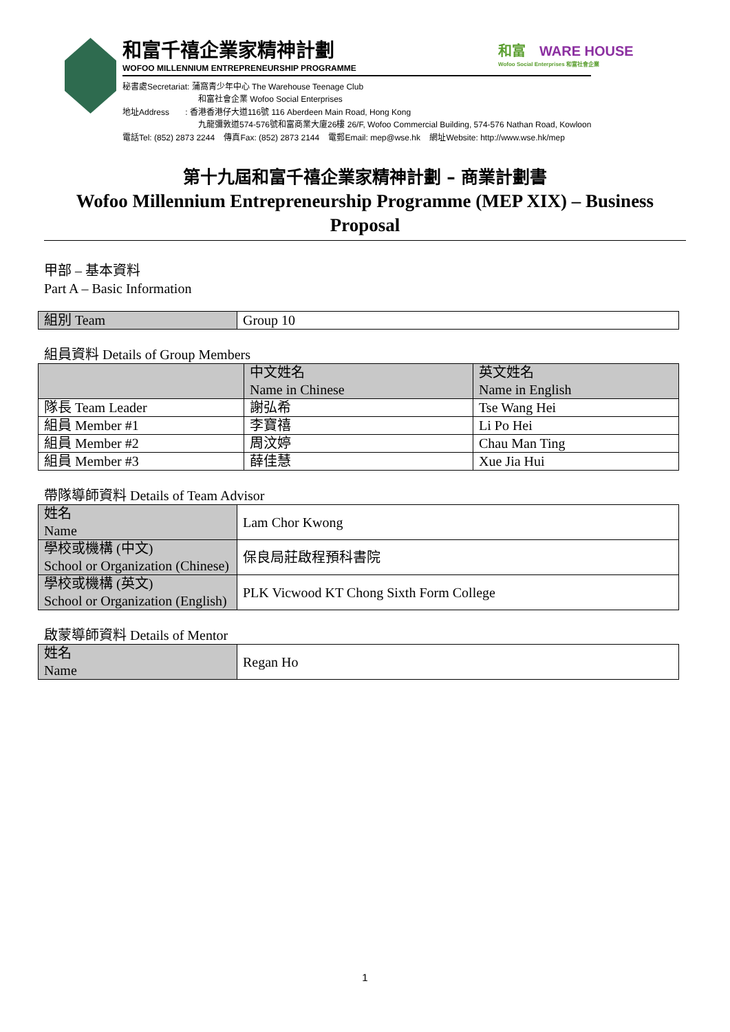和富千禧企業家精神計劃
WOFOO MILLENNIUM ENTREPRENEURSHIP PROGRAMME
秘書處Secretariat: 蒲窩青少年中心 The Warehouse Teenage Club
和富社會企業 Wofoo Social Enterprises
地址Address : 香港香港仔大道116號 116 Aberdeen Main Road, Hong Kong
九龍彌敦道574-576號和富商業大廈26樓 26/F, Wofoo Commercial Building, 574-576 Nathan Road, Kowloon
電話Tel: (852) 2873 2244 傳真Fax: (852) 2873 2144 電郵Email: mep@wse.hk 網址Website: http://www.wse.hk/mep
和富 WARE HOUSE
Wofoo Social Enterprises 和富社會企業
第十九屆和富千禧企業家精神計劃 – 商業計劃書
Wofoo Millennium Entrepreneurship Programme (MEP XIX) – Business Proposal
甲部 – 基本資料
Part A – Basic Information
| 組別 Team | Group 10 |
組員資料 Details of Group Members
| | 中文姓名 Name in Chinese | 英文姓名 Name in English |
| --- | --- | --- |
| 隊長 Team Leader | 謝弘希 | Tse Wang Hei |
| 組員 Member #1 | 李寶禧 | Li Po Hei |
| 組員 Member #2 | 周汶婷 | Chau Man Ting |
| 組員 Member #3 | 薛佳慧 | Xue Jia Hui |
帶隊導師資料 Details of Team Advisor
| 姓名 Name | Lam Chor Kwong |
| 學校或機構 (中文) School or Organization (Chinese) | 保良局莊啟程預科書院 |
| 學校或機構 (英文) School or Organization (English) | PLK Vicwood KT Chong Sixth Form College |
啟蒙導師資料 Details of Mentor
| 姓名 Name | Regan Ho |
1